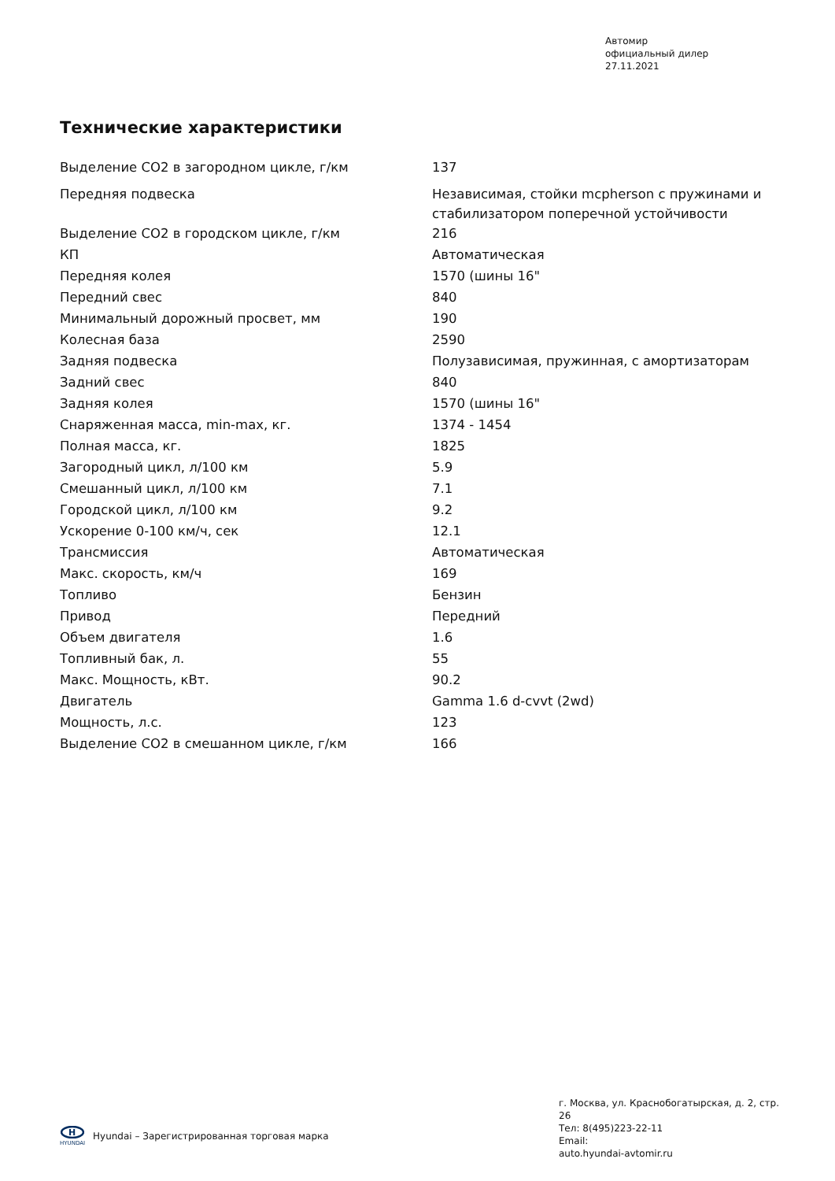Автомир
официальный дилер
27.11.2021
Технические характеристики
| Выделение CO2 в загородном цикле, г/км | 137 |
| Передняя подвеска | Независимая, стойки mcpherson с пружинами и стабилизатором поперечной устойчивости |
| Выделение CO2 в городском цикле, г/км | 216 |
| КП | Автоматическая |
| Передняя колея | 1570 (шины 16" |
| Передний свес | 840 |
| Минимальный дорожный просвет, мм | 190 |
| Колесная база | 2590 |
| Задняя подвеска | Полузависимая, пружинная, с амортизаторам |
| Задний свес | 840 |
| Задняя колея | 1570 (шины 16" |
| Снаряженная масса, min-max, кг. | 1374 - 1454 |
| Полная масса, кг. | 1825 |
| Загородный цикл, л/100 км | 5.9 |
| Смешанный цикл, л/100 км | 7.1 |
| Городской цикл, л/100 км | 9.2 |
| Ускорение 0-100 км/ч, сек | 12.1 |
| Трансмиссия | Автоматическая |
| Макс. скорость, км/ч | 169 |
| Топливо | Бензин |
| Привод | Передний |
| Объем двигателя | 1.6 |
| Топливный бак, л. | 55 |
| Макс. Мощность, кВт. | 90.2 |
| Двигатель | Gamma 1.6 d-cvvt (2wd) |
| Мощность, л.с. | 123 |
| Выделение CO2 в смешанном цикле, г/км | 166 |
г. Москва, ул. Краснобогатырская, д. 2, стр. 26
Тел: 8(495)223-22-11
Email:
auto.hyundai-avtomir.ru
H
HYUNDAI
Hyundai – Зарегистрированная торговая марка